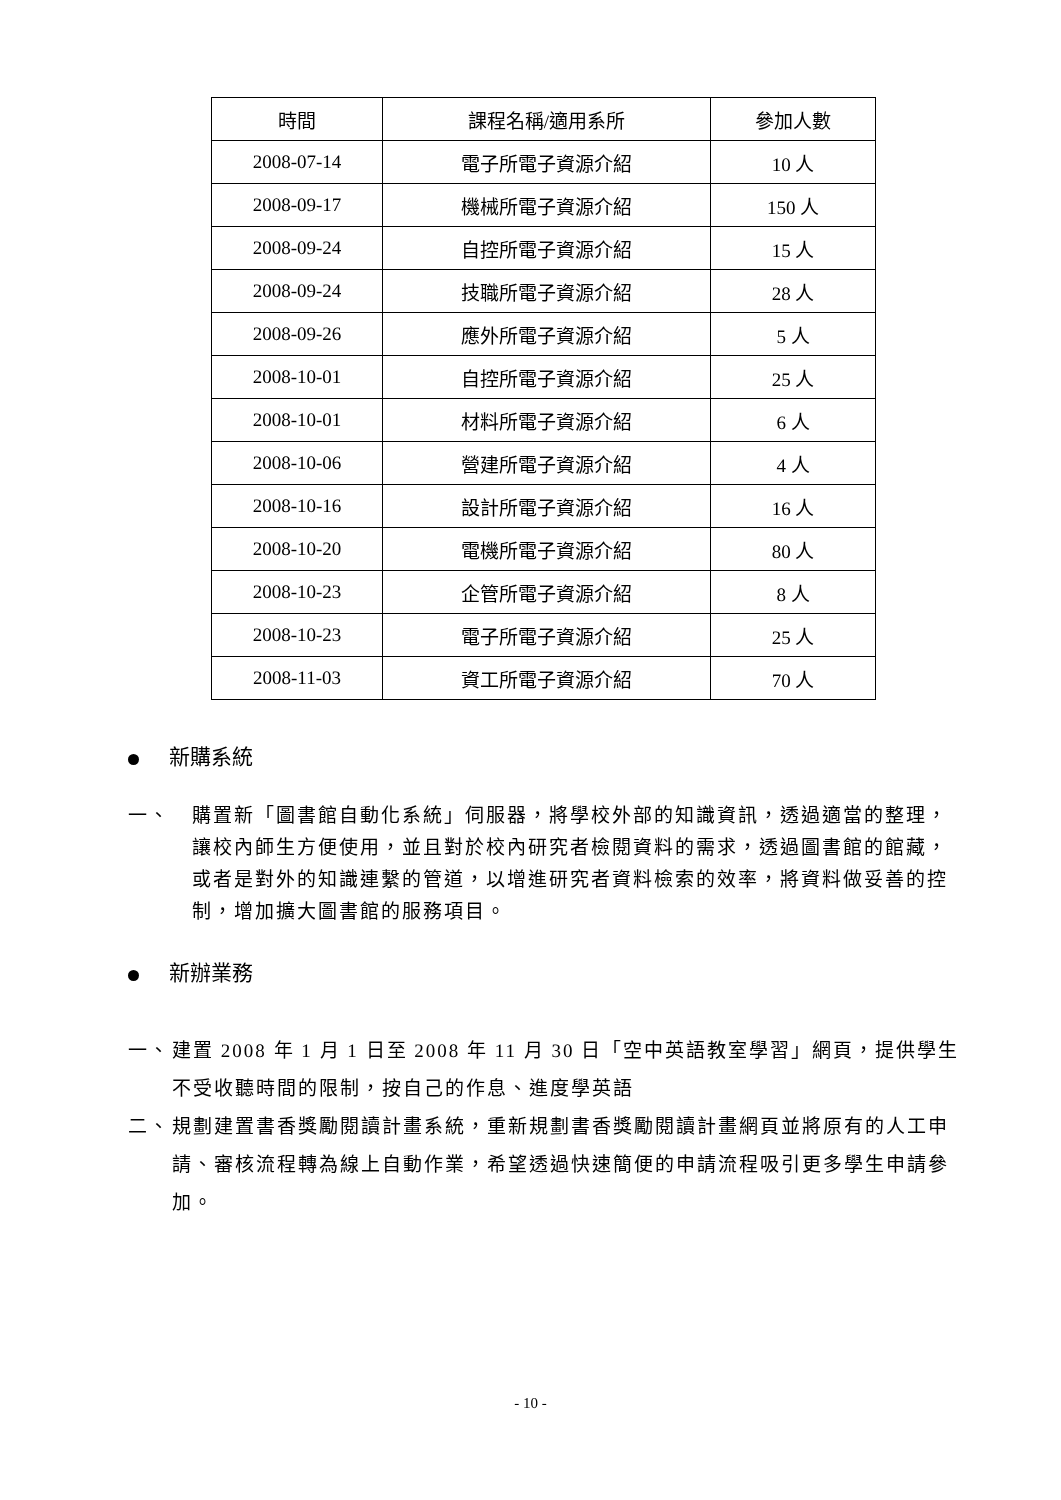| 時間 | 課程名稱/適用系所 | 參加人數 |
| --- | --- | --- |
| 2008-07-14 | 電子所電子資源介紹 | 10 人 |
| 2008-09-17 | 機械所電子資源介紹 | 150 人 |
| 2008-09-24 | 自控所電子資源介紹 | 15 人 |
| 2008-09-24 | 技職所電子資源介紹 | 28 人 |
| 2008-09-26 | 應外所電子資源介紹 | 5 人 |
| 2008-10-01 | 自控所電子資源介紹 | 25 人 |
| 2008-10-01 | 材料所電子資源介紹 | 6 人 |
| 2008-10-06 | 營建所電子資源介紹 | 4 人 |
| 2008-10-16 | 設計所電子資源介紹 | 16 人 |
| 2008-10-20 | 電機所電子資源介紹 | 80 人 |
| 2008-10-23 | 企管所電子資源介紹 | 8 人 |
| 2008-10-23 | 電子所電子資源介紹 | 25 人 |
| 2008-11-03 | 資工所電子資源介紹 | 70 人 |
新購系統
一、 購置新「圖書館自動化系統」伺服器，將學校外部的知識資訊，透過適當的整理，讓校內師生方便使用，並且對於校內研究者檢閱資料的需求，透過圖書館的館藏，或者是對外的知識連繫的管道，以增進研究者資料檢索的效率，將資料做妥善的控制，增加擴大圖書館的服務項目。
新辦業務
一、 建置 2008 年 1 月 1 日至 2008 年 11 月 30 日「空中英語教室學習」網頁，提供學生不受收聽時間的限制，按自己的作息、進度學英語
二、 規劃建置書香獎勵閱讀計畫系統，重新規劃書香獎勵閱讀計畫網頁並將原有的人工申請、審核流程轉為線上自動作業，希望透過快速簡便的申請流程吸引更多學生申請參加。
- 10 -